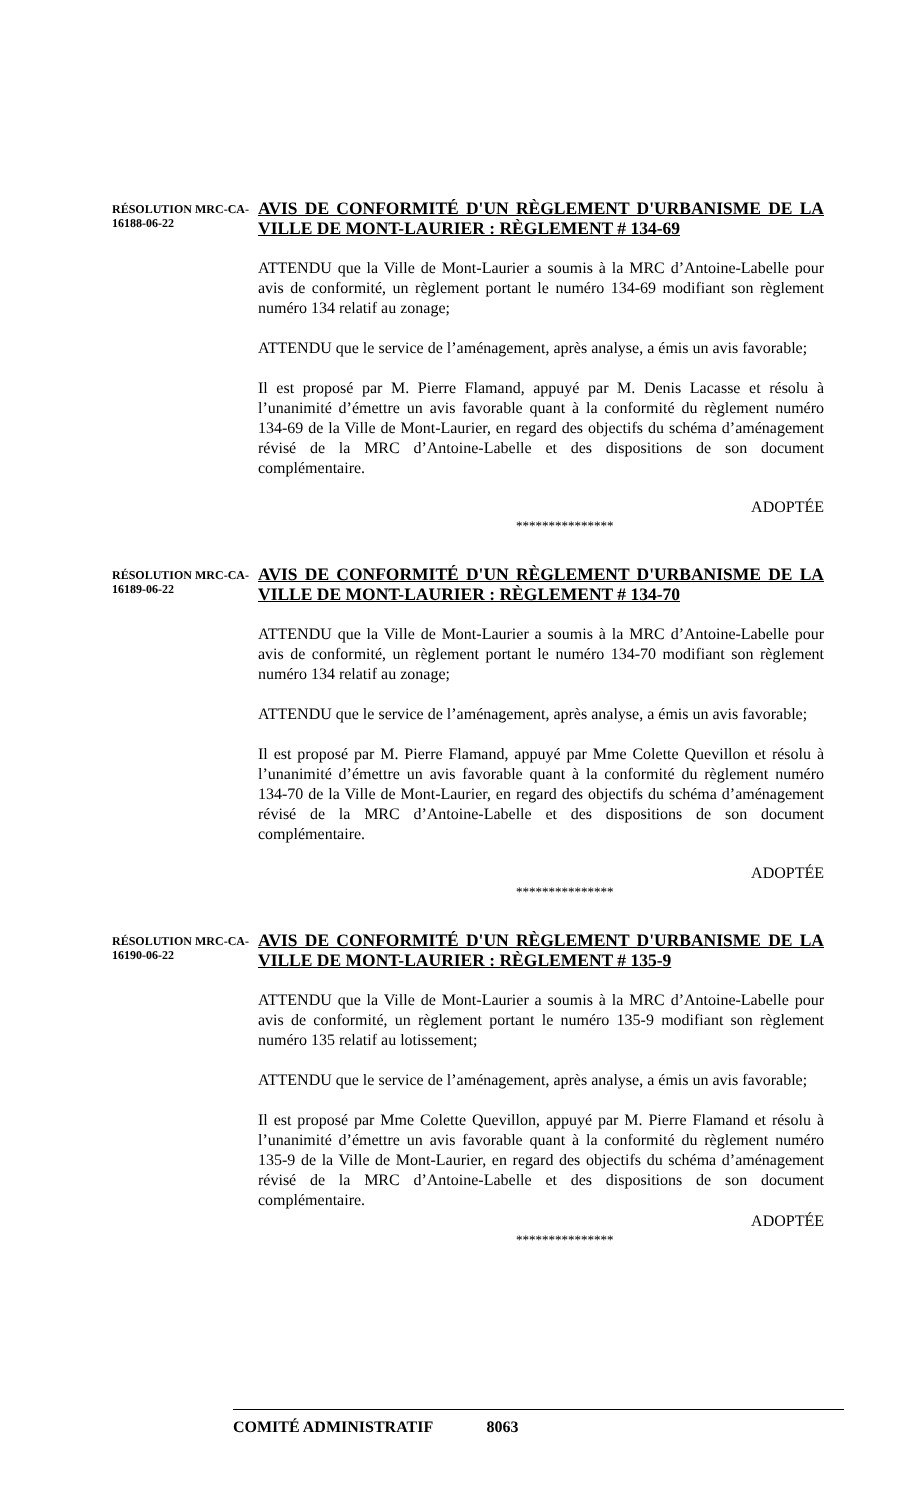RÉSOLUTION MRC-CA- 16188-06-22
AVIS DE CONFORMITÉ D'UN RÈGLEMENT D'URBANISME DE LA VILLE DE MONT-LAURIER : RÈGLEMENT # 134-69
ATTENDU que la Ville de Mont-Laurier a soumis à la MRC d’Antoine-Labelle pour avis de conformité, un règlement portant le numéro 134-69 modifiant son règlement numéro 134 relatif au zonage;
ATTENDU que le service de l’aménagement, après analyse, a émis un avis favorable;
Il est proposé par M. Pierre Flamand, appuyé par M. Denis Lacasse et résolu à l’unanimité d’émettre un avis favorable quant à la conformité du règlement numéro 134-69 de la Ville de Mont-Laurier, en regard des objectifs du schéma d’aménagement révisé de la MRC d’Antoine-Labelle et des dispositions de son document complémentaire.
ADOPTÉE
***************
RÉSOLUTION MRC-CA- 16189-06-22
AVIS DE CONFORMITÉ D'UN RÈGLEMENT D'URBANISME DE LA VILLE DE MONT-LAURIER : RÈGLEMENT # 134-70
ATTENDU que la Ville de Mont-Laurier a soumis à la MRC d’Antoine-Labelle pour avis de conformité, un règlement portant le numéro 134-70 modifiant son règlement numéro 134 relatif au zonage;
ATTENDU que le service de l’aménagement, après analyse, a émis un avis favorable;
Il est proposé par M. Pierre Flamand, appuyé par Mme Colette Quevillon et résolu à l’unanimité d’émettre un avis favorable quant à la conformité du règlement numéro 134-70 de la Ville de Mont-Laurier, en regard des objectifs du schéma d’aménagement révisé de la MRC d’Antoine-Labelle et des dispositions de son document complémentaire.
ADOPTÉE
***************
RÉSOLUTION MRC-CA- 16190-06-22
AVIS DE CONFORMITÉ D'UN RÈGLEMENT D'URBANISME DE LA VILLE DE MONT-LAURIER : RÈGLEMENT # 135-9
ATTENDU que la Ville de Mont-Laurier a soumis à la MRC d’Antoine-Labelle pour avis de conformité, un règlement portant le numéro 135-9 modifiant son règlement numéro 135 relatif au lotissement;
ATTENDU que le service de l’aménagement, après analyse, a émis un avis favorable;
Il est proposé par Mme Colette Quevillon, appuyé par M. Pierre Flamand et résolu à l’unanimité d’émettre un avis favorable quant à la conformité du règlement numéro 135-9 de la Ville de Mont-Laurier, en regard des objectifs du schéma d’aménagement révisé de la MRC d’Antoine-Labelle et des dispositions de son document complémentaire.
ADOPTÉE
***************
COMITÉ ADMINISTRATIF 8063